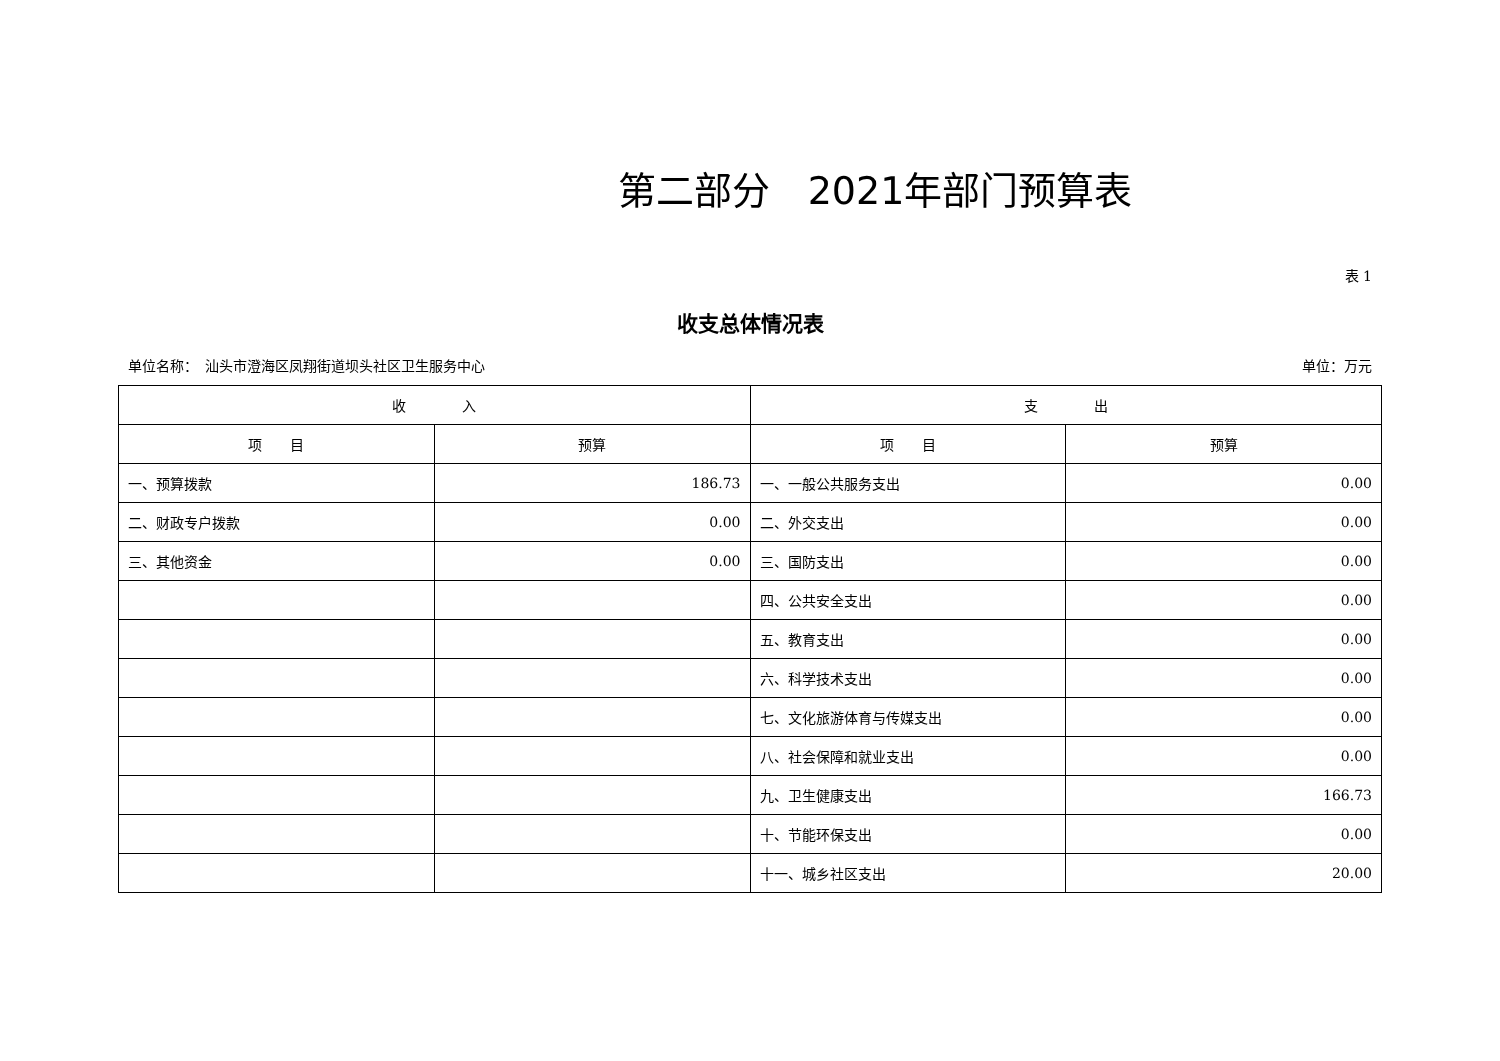第二部分　2021年部门预算表
表 1
收支总体情况表
单位名称：　汕头市澄海区凤翔街道坝头社区卫生服务中心 单位：万元
| 收 入 | | 支 出 | |
| --- | --- | --- | --- |
| 项 目 | 预算 | 项 目 | 预算 |
| 一、预算拨款 | 186.73 | 一、一般公共服务支出 | 0.00 |
| 二、财政专户拨款 | 0.00 | 二、外交支出 | 0.00 |
| 三、其他资金 | 0.00 | 三、国防支出 | 0.00 |
| | | 四、公共安全支出 | 0.00 |
| | | 五、教育支出 | 0.00 |
| | | 六、科学技术支出 | 0.00 |
| | | 七、文化旅游体育与传媒支出 | 0.00 |
| | | 八、社会保障和就业支出 | 0.00 |
| | | 九、卫生健康支出 | 166.73 |
| | | 十、节能环保支出 | 0.00 |
| | | 十一、城乡社区支出 | 20.00 |